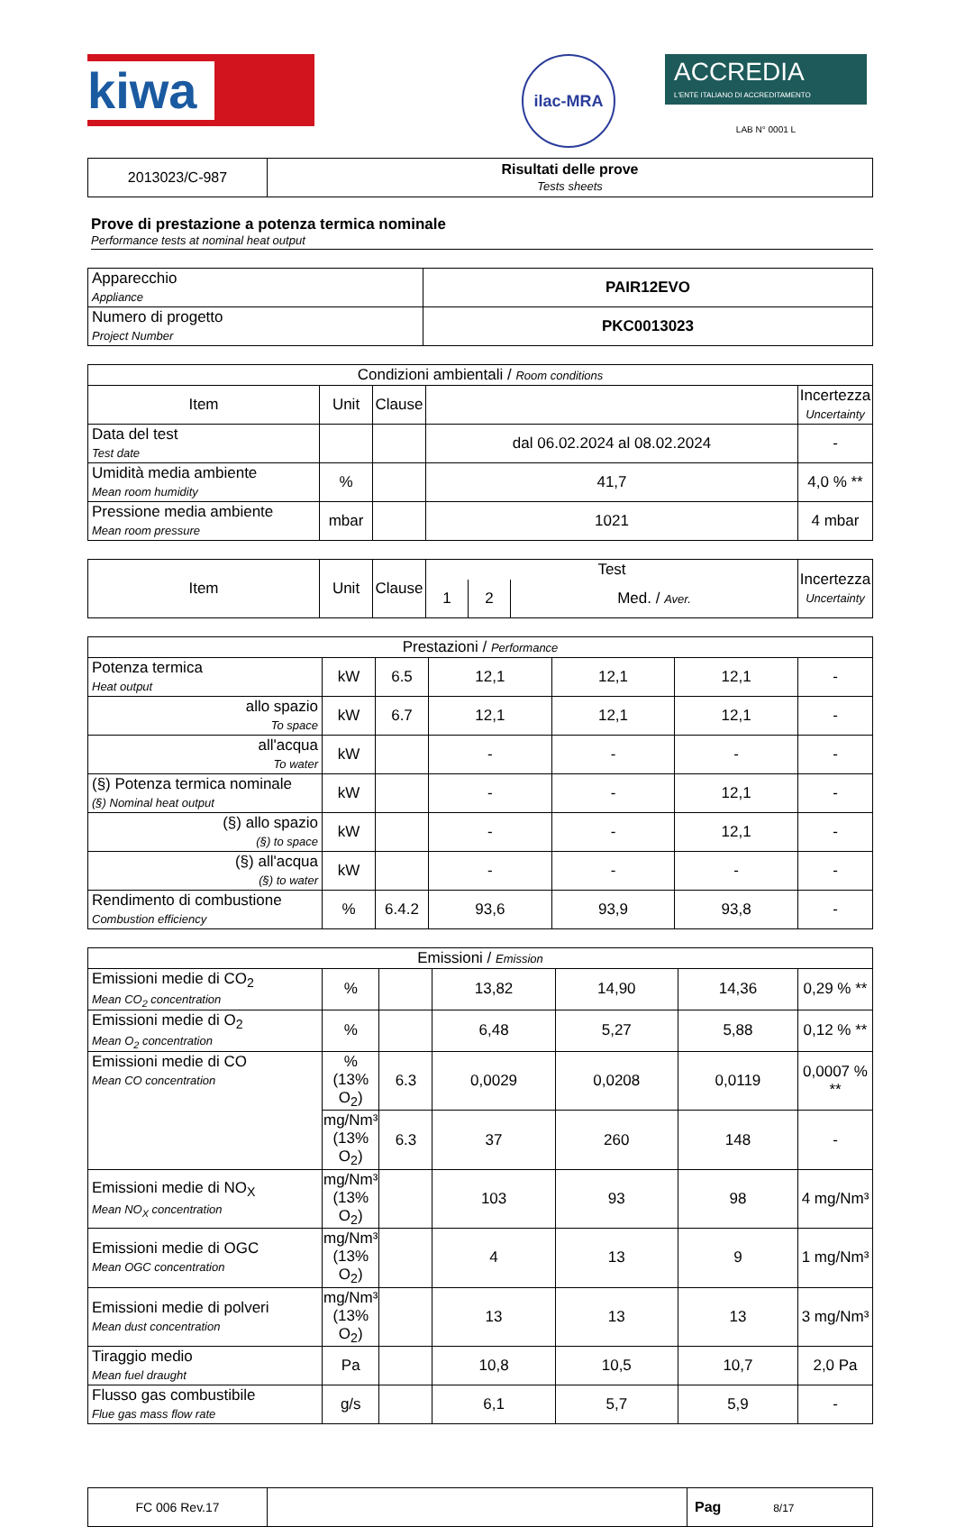kiwa
ilac-MRA
ACCREDIA
L'ENTE ITALIANO DI ACCREDITAMENTO
LAB N° 0001 L
| 2013023/C-987 | Risultati delle prove Tests sheets |
Prove di prestazione a potenza termica nominale
Performance tests at nominal heat output
| Apparecchio Appliance | PAIR12EVO |
| Numero di progetto Project Number | PKC0013023 |
| Condizioni ambientali / Room conditions | | | | |
| Item | Unit | Clause | | Incertezza Uncertainty |
| Data del test Test date | | | dal 06.02.2024 al 08.02.2024 | - |
| Umidità media ambiente Mean room humidity | % | | 41,7 | 4,0 % ** |
| Pressione media ambiente Mean room pressure | mbar | | 1021 | 4 mbar |
| Item | Unit | Clause | Test | | | Incertezza Uncertainty |
| | | | 1 | 2 | Med. / Aver. | |
| Prestazioni / Performance | | | | | | |
| Potenza termica Heat output | kW | 6.5 | 12,1 | 12,1 | 12,1 | - |
| allo spazio To space | kW | 6.7 | 12,1 | 12,1 | 12,1 | - |
| all'acqua To water | kW | | - | - | - | - |
| (§) Potenza termica nominale (§) Nominal heat output | kW | | - | - | 12,1 | - |
| (§) allo spazio (§) to space | kW | | - | - | 12,1 | - |
| (§) all'acqua (§) to water | kW | | - | - | - | - |
| Rendimento di combustione Combustion efficiency | % | 6.4.2 | 93,6 | 93,9 | 93,8 | - |
| Emissioni / Emission | | | | | | |
| Emissioni medie di CO<sub>2</sub> Mean CO<sub>2</sub> concentration | % | | 13,82 | 14,90 | 14,36 | 0,29 % ** |
| Emissioni medie di O<sub>2</sub> Mean O<sub>2</sub> concentration | % | | 6,48 | 5,27 | 5,88 | 0,12 % ** |
| Emissioni medie di CO Mean CO concentration | % (13% O<sub>2</sub>) | 6.3 | 0,0029 | 0,0208 | 0,0119 | 0,0007 % ** |
| | mg/Nm³ (13% O<sub>2</sub>) | 6.3 | 37 | 260 | 148 | - |
| Emissioni medie di NO<sub>X</sub> Mean NO<sub>X</sub> concentration | mg/Nm³ (13% O<sub>2</sub>) | | 103 | 93 | 98 | 4 mg/Nm³ |
| Emissioni medie di OGC Mean OGC concentration | mg/Nm³ (13% O<sub>2</sub>) | | 4 | 13 | 9 | 1 mg/Nm³ |
| Emissioni medie di polveri Mean dust concentration | mg/Nm³ (13% O<sub>2</sub>) | | 13 | 13 | 13 | 3 mg/Nm³ |
| Tiraggio medio Mean fuel draught | Pa | | 10,8 | 10,5 | 10,7 | 2,0 Pa |
| Flusso gas combustibile Flue gas mass flow rate | g/s | | 6,1 | 5,7 | 5,9 | - |
| FC 006 Rev.17 | | Pag 8/17 |